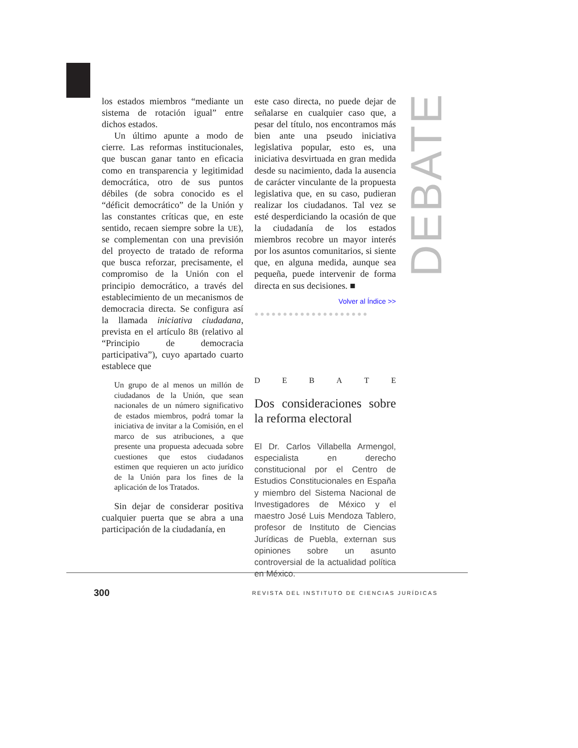los estados miembros “mediante un sistema de rotación igual” entre dichos estados.
Un último apunte a modo de cierre. Las reformas institucionales, que buscan ganar tanto en eficacia como en transparencia y legitimidad democrática, otro de sus puntos débiles (de sobra conocido es el “déficit democrático” de la Unión y las constantes críticas que, en este sentido, recaen siempre sobre la UE), se complementan con una previsión del proyecto de tratado de reforma que busca reforzar, precisamente, el compromiso de la Unión con el principio democrático, a través del establecimiento de un mecanismos de democracia directa. Se configura así la llamada iniciativa ciudadana, prevista en el artículo 8B (relativo al “Principio de democracia participativa”), cuyo apartado cuarto establece que
Un grupo de al menos un millón de ciudadanos de la Unión, que sean nacionales de un número significativo de estados miembros, podrá tomar la iniciativa de invitar a la Comisión, en el marco de sus atribuciones, a que presente una propuesta adecuada sobre cuestiones que estos ciudadanos estimen que requieren un acto jurídico de la Unión para los fines de la aplicación de los Tratados.
Sin dejar de considerar positiva cualquier puerta que se abra a una participación de la ciudadanía, en
este caso directa, no puede dejar de señalarse en cualquier caso que, a pesar del título, nos encontramos más bien ante una pseudo iniciativa legislativa popular, esto es, una iniciativa desvirtuada en gran medida desde su nacimiento, dada la ausencia de carácter vinculante de la propuesta legislativa que, en su caso, pudieran realizar los ciudadanos. Tal vez se esté desperdiciando la ocasión de que la ciudadanía de los estados miembros recobre un mayor interés por los asuntos comunitarios, si siente que, en alguna medida, aunque sea pequeña, puede intervenir de forma directa en sus decisiones. ■
Volver al Índice >>
●●●●●●●●●●●●●●●●●●●●
DEBATE
Dos consideraciones sobre la reforma electoral
El Dr. Carlos Villabella Armengol, especialista en derecho constitucional por el Centro de Estudios Constitucionales en España y miembro del Sistema Nacional de Investigadores de México y el maestro José Luis Mendoza Tablero, profesor de Instituto de Ciencias Jurídicas de Puebla, externan sus opiniones sobre un asunto controversial de la actualidad política en México.
DEBATE
300 REVISTA DEL INSTITUTO DE CIENCIAS JURÍDICAS